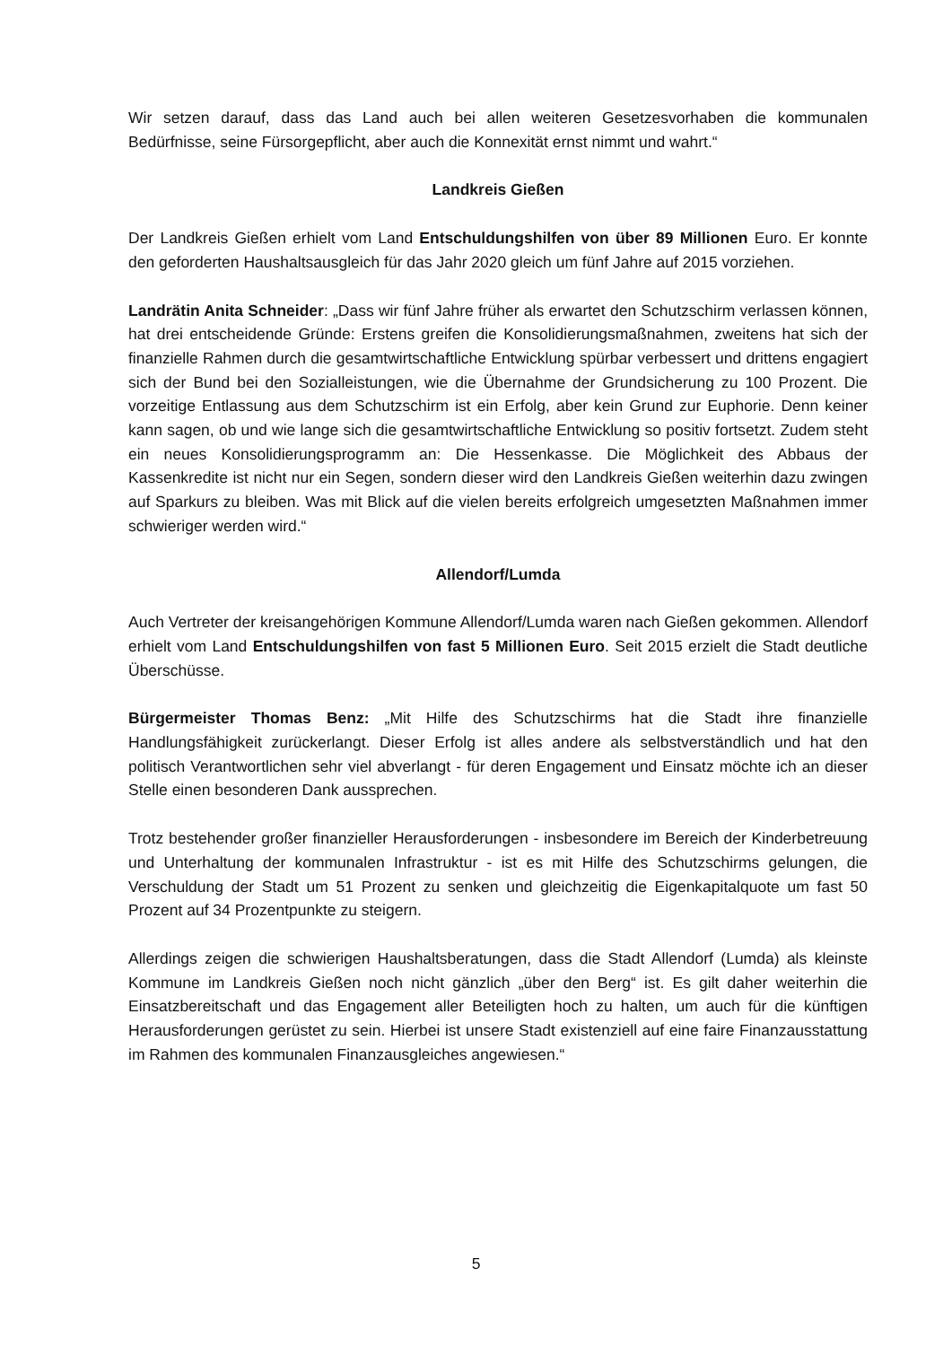Wir setzen darauf, dass das Land auch bei allen weiteren Gesetzesvorhaben die kommunalen Bedürfnisse, seine Fürsorgepflicht, aber auch die Konnexität ernst nimmt und wahrt.“
Landkreis Gießen
Der Landkreis Gießen erhielt vom Land Entschuldungshilfen von über 89 Millionen Euro. Er konnte den geforderten Haushaltsausgleich für das Jahr 2020 gleich um fünf Jahre auf 2015 vorziehen.
Landrätin Anita Schneider: „Dass wir fünf Jahre früher als erwartet den Schutzschirm verlassen können, hat drei entscheidende Gründe: Erstens greifen die Konsolidierungsmaßnahmen, zweitens hat sich der finanzielle Rahmen durch die gesamtwirtschaftliche Entwicklung spürbar verbessert und drittens engagiert sich der Bund bei den Sozialleistungen, wie die Übernahme der Grundsicherung zu 100 Prozent. Die vorzeitige Entlassung aus dem Schutzschirm ist ein Erfolg, aber kein Grund zur Euphorie. Denn keiner kann sagen, ob und wie lange sich die gesamtwirtschaftliche Entwicklung so positiv fortsetzt. Zudem steht ein neues Konsolidierungsprogramm an: Die Hessenkasse. Die Möglichkeit des Abbaus der Kassenkredite ist nicht nur ein Segen, sondern dieser wird den Landkreis Gießen weiterhin dazu zwingen auf Sparkurs zu bleiben. Was mit Blick auf die vielen bereits erfolgreich umgesetzten Maßnahmen immer schwieriger werden wird.“
Allendorf/Lumda
Auch Vertreter der kreisangehörigen Kommune Allendorf/Lumda waren nach Gießen gekommen. Allendorf erhielt vom Land Entschuldungshilfen von fast 5 Millionen Euro. Seit 2015 erzielt die Stadt deutliche Überschüsse.
Bürgermeister Thomas Benz: „Mit Hilfe des Schutzschirms hat die Stadt ihre finanzielle Handlungsfähigkeit zurückerlangt. Dieser Erfolg ist alles andere als selbstverständlich und hat den politisch Verantwortlichen sehr viel abverlangt - für deren Engagement und Einsatz möchte ich an dieser Stelle einen besonderen Dank aussprechen.
Trotz bestehender großer finanzieller Herausforderungen - insbesondere im Bereich der Kinderbetreuung und Unterhaltung der kommunalen Infrastruktur - ist es mit Hilfe des Schutzschirms gelungen, die Verschuldung der Stadt um 51 Prozent zu senken und gleichzeitig die Eigenkapitalquote um fast 50 Prozent auf 34 Prozentpunkte zu steigern.
Allerdings zeigen die schwierigen Haushaltsberatungen, dass die Stadt Allendorf (Lumda) als kleinste Kommune im Landkreis Gießen noch nicht gänzlich „über den Berg“ ist. Es gilt daher weiterhin die Einsatzbereitschaft und das Engagement aller Beteiligten hoch zu halten, um auch für die künftigen Herausforderungen gerüstet zu sein. Hierbei ist unsere Stadt existenziell auf eine faire Finanzausstattung im Rahmen des kommunalen Finanzausgleiches angewiesen.“
5